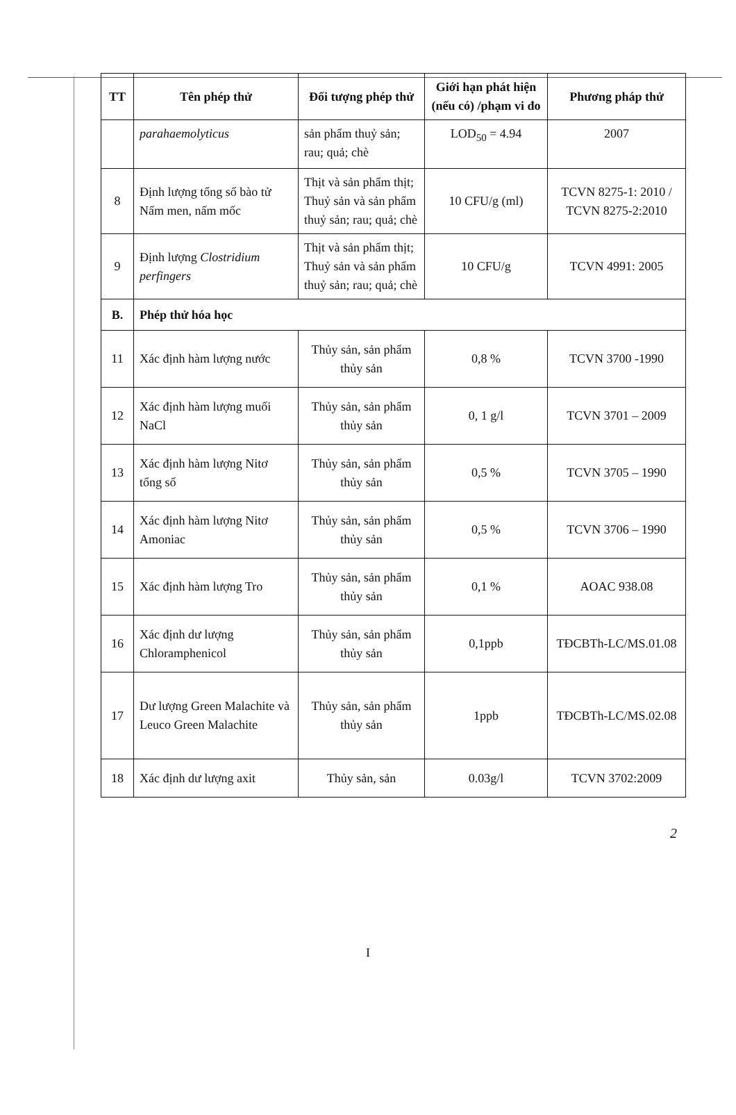| TT | Tên phép thử | Đối tượng phép thử | Giới hạn phát hiện (nếu có) /phạm vi đo | Phương pháp thử |
| --- | --- | --- | --- | --- |
| | parahaemolyticus | sản phẩm thuỷ sản; rau; quả; chè | LOD<sub>50</sub> = 4.94 | 2007 |
| 8 | Định lượng tổng số bào tử Nấm men, nấm mốc | Thịt và sản phẩm thịt; Thuỷ sản và sản phẩm thuỷ sản; rau; quả; chè | 10 CFU/g (ml) | TCVN 8275-1: 2010 / TCVN 8275-2:2010 |
| 9 | Định lượng Clostridium perfingers | Thịt và sản phẩm thịt; Thuỷ sản và sản phẩm thuỷ sản; rau; quả; chè | 10 CFU/g | TCVN 4991: 2005 |
| B. | Phép thử hóa học | | | |
| 11 | Xác định hàm lượng nước | Thủy sản, sản phẩm thủy sản | 0,8 % | TCVN 3700 -1990 |
| 12 | Xác định hàm lượng muối NaCl | Thủy sản, sản phẩm thủy sản | 0, 1 g/l | TCVN 3701 – 2009 |
| 13 | Xác định hàm lượng Nitơ tổng số | Thủy sản, sản phẩm thủy sản | 0,5 % | TCVN 3705 – 1990 |
| 14 | Xác định hàm lượng Nitơ Amoniac | Thủy sản, sản phẩm thủy sản | 0,5 % | TCVN 3706 – 1990 |
| 15 | Xác định hàm lượng Tro | Thủy sản, sản phẩm thủy sản | 0,1 % | AOAC 938.08 |
| 16 | Xác định dư lượng Chloramphenicol | Thủy sản, sản phẩm thủy sản | 0,1ppb | TĐCBTh-LC/MS.01.08 |
| 17 | Dư lượng Green Malachite và Leuco Green Malachite | Thủy sản, sản phẩm thủy sản | 1ppb | TĐCBTh-LC/MS.02.08 |
| 18 | Xác định dư lượng axit | Thủy sản, sản | 0.03g/l | TCVN 3702:2009 |
2
I